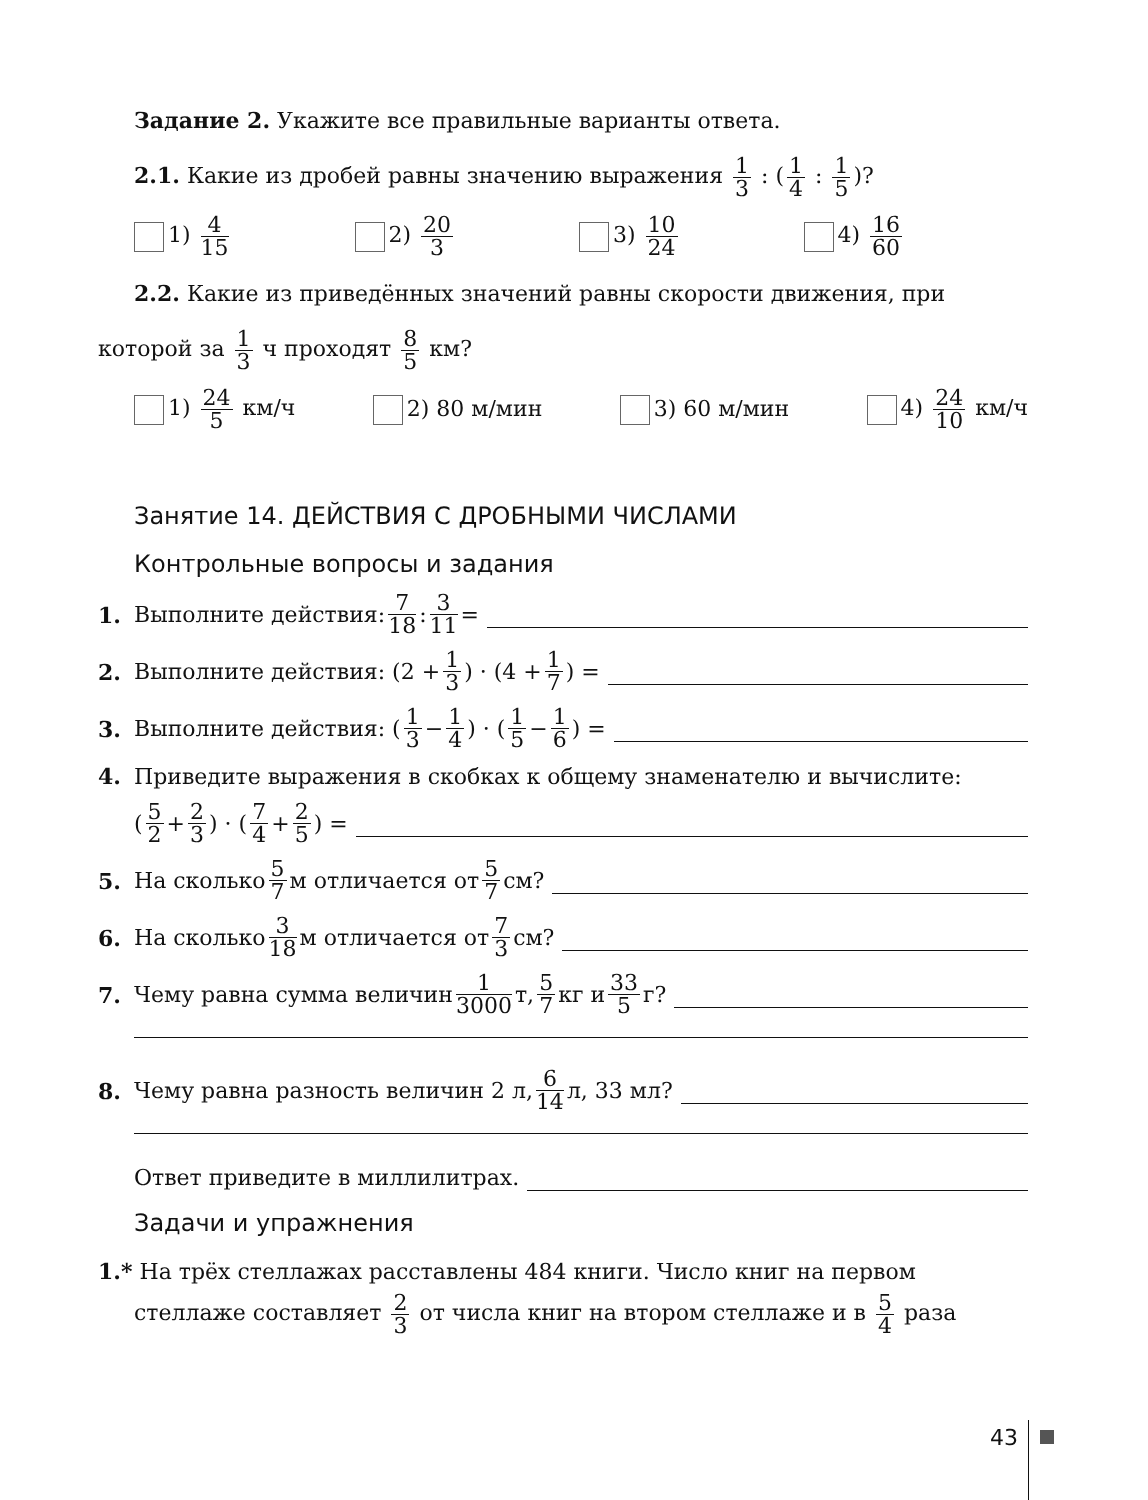Задание 2. Укажите все правильные варианты ответа.
2.1. Какие из дробей равны значению выражения 1 3 : (1 4 : 1 5)?
1) 4 15 2) 20 3 3) 10 24 4) 16 60
2.2. Какие из приведённых значений равны скорости движения, при
которой за 1 3 ч проходят 8 5 км?
1) 24 5 км/ч 2) 80 м/мин 3) 60 м/мин 4) 24 10 км/ч
Занятие 14. ДЕЙСТВИЯ С ДРОБНЫМИ ЧИСЛАМИ
Контрольные вопросы и задания
1. Выполните действия: 7 18 : 3 11 =
2. Выполните действия: (2 + 1 3) · (4 + 1 7) =
3. Выполните действия: (1 3 − 1 4) · (1 5 − 1 6) =
4. Приведите выражения в скобках к общему знаменателю и вычислите:
(5 2 + 2 3) · (7 4 + 2 5) =
5. На сколько 5 7 м отличается от 5 7 см?
6. На сколько 3 18 м отличается от 7 3 см?
7. Чему равна сумма величин 1 3000 т, 5 7 кг и 33 5 г?
8. Чему равна разность величин 2 л, 6 14 л, 33 мл?
Ответ приведите в миллилитрах.
Задачи и упражнения
1.* На трёх стеллажах расставлены 484 книги. Число книг на первом
стеллаже составляет 2 3 от числа книг на втором стеллаже и в 5 4 раза
43